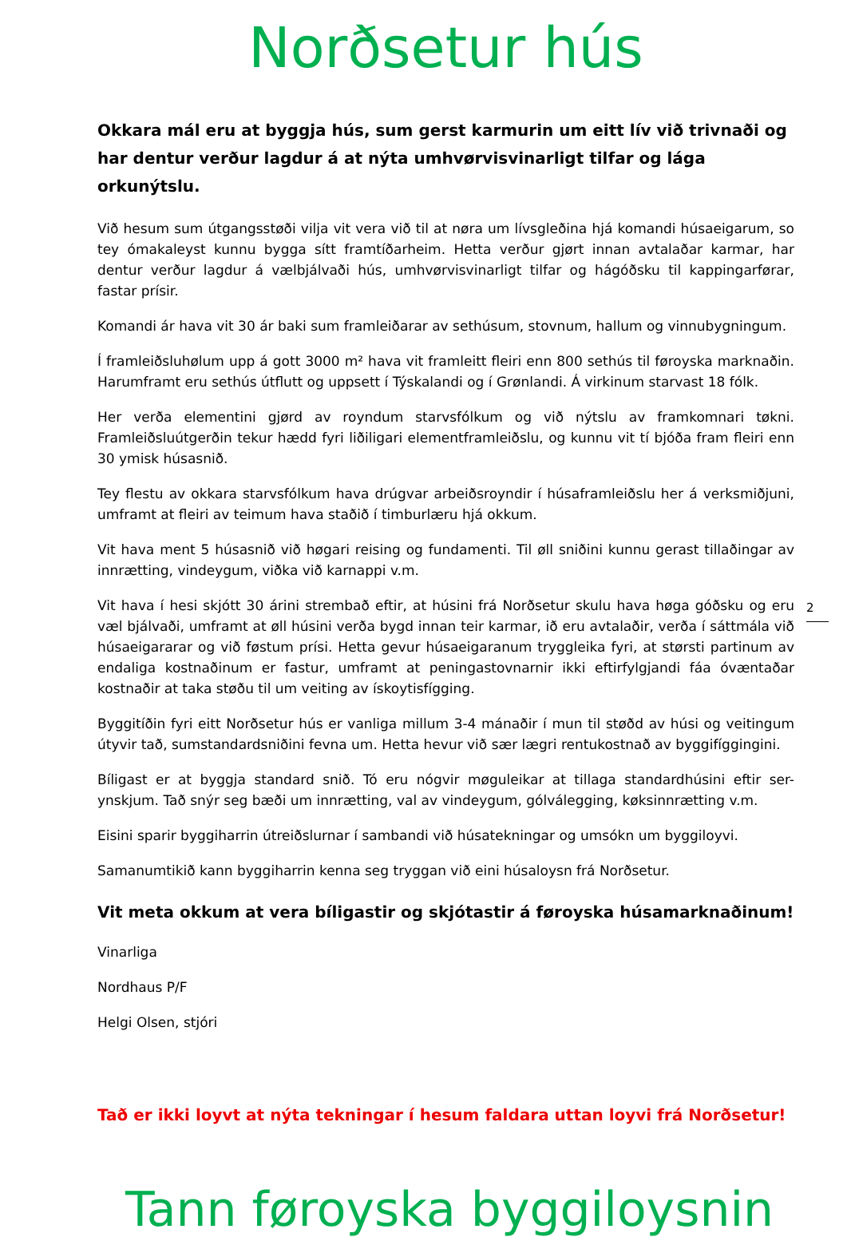Norðsetur hús
Okkara mál eru at byggja hús, sum gerst karmurin um eitt lív við trivnaði og har dentur verður lagdur á at nýta umhvørvisvinarligt tilfar og lága orkunýtslu.
Við hesum sum útgangsstøði vilja vit vera við til at nøra um lívsgleðina hjá komandi húsaeigarum, so tey ómakaleyst kunnu bygga sítt framtíðarheim. Hetta verður gjørt innan avtalaðar karmar, har dentur verður lagdur á vælbjálvaði hús, umhvørvisvinarligt tilfar og hágóðsku til kappingarførar, fastar prísir.
Komandi ár hava vit 30 ár baki sum framleiðarar av sethúsum, stovnum, hallum og vinnubygningum.
Í framleiðsluhølum upp á gott 3000 m² hava vit framleitt fleiri enn 800 sethús til føroyska marknaðin. Harumframt eru sethús útflutt og uppsett í Týskalandi og í Grønlandi. Á virkinum starvast 18 fólk.
Her verða elementini gjørd av royndum starvsfólkum og við nýtslu av framkomnari tøkni. Framleiðsluútgerðin tekur hædd fyri liðiligari elementframleiðslu, og kunnu vit tí bjóða fram fleiri enn 30 ymisk húsasnið.
Tey flestu av okkara starvsfólkum hava drúgvar arbeiðsroyndir í húsaframleiðslu her á verksmiðjuni, umframt at fleiri av teimum hava staðið í timburlæru hjá okkum.
Vit hava ment 5 húsasnið við høgari reising og fundamenti. Til øll sniðini kunnu gerast tillaðingar av innrætting, vindeygum, viðka við karnappi v.m.
Vit hava í hesi skjótt 30 árini strembað eftir, at húsini frá Norðsetur skulu hava høga góðsku og eru væl bjálvaði, umframt at øll húsini verða bygd innan teir karmar, ið eru avtalaðir, verða í sáttmála við húsaeigararar og við føstum prísi. Hetta gevur húsaeigaranum tryggleika fyri, at størsti partinum av endaliga kostnaðinum er fastur, umframt at peningastovnarnir ikki eftirfylgjandi fáa óvæntaðar kostnaðir at taka støðu til um veiting av ískoytisfígging.
Byggitíðin fyri eitt Norðsetur hús er vanliga millum 3-4 mánaðir í mun til støðd av húsi og veitingum útyvir tað, sumstandardsniðini fevna um. Hetta hevur við sær lægri rentukostnað av byggifíggingini.
Bíligast er at byggja standard snið. Tó eru nógvir møguleikar at tillaga standardhúsini eftir ser-ynskjum. Tað snýr seg bæði um innrætting, val av vindeygum, gólválegging, køksinnrætting v.m.
Eisini sparir byggiharrin útreiðslurnar í sambandi við húsatekningar og umsókn um byggiloyvi.
Samanumtikið kann byggiharrin kenna seg tryggan við eini húsaloysn frá Norðsetur.
Vit meta okkum at vera bíligastir og skjótastir á føroyska húsamarknaðinum!
Vinarliga
Nordhaus P/F
Helgi Olsen, stjóri
Tað er ikki loyvt at nýta tekningar í hesum faldara uttan loyvi frá Norðsetur!
Tann føroyska byggiloysnin
2